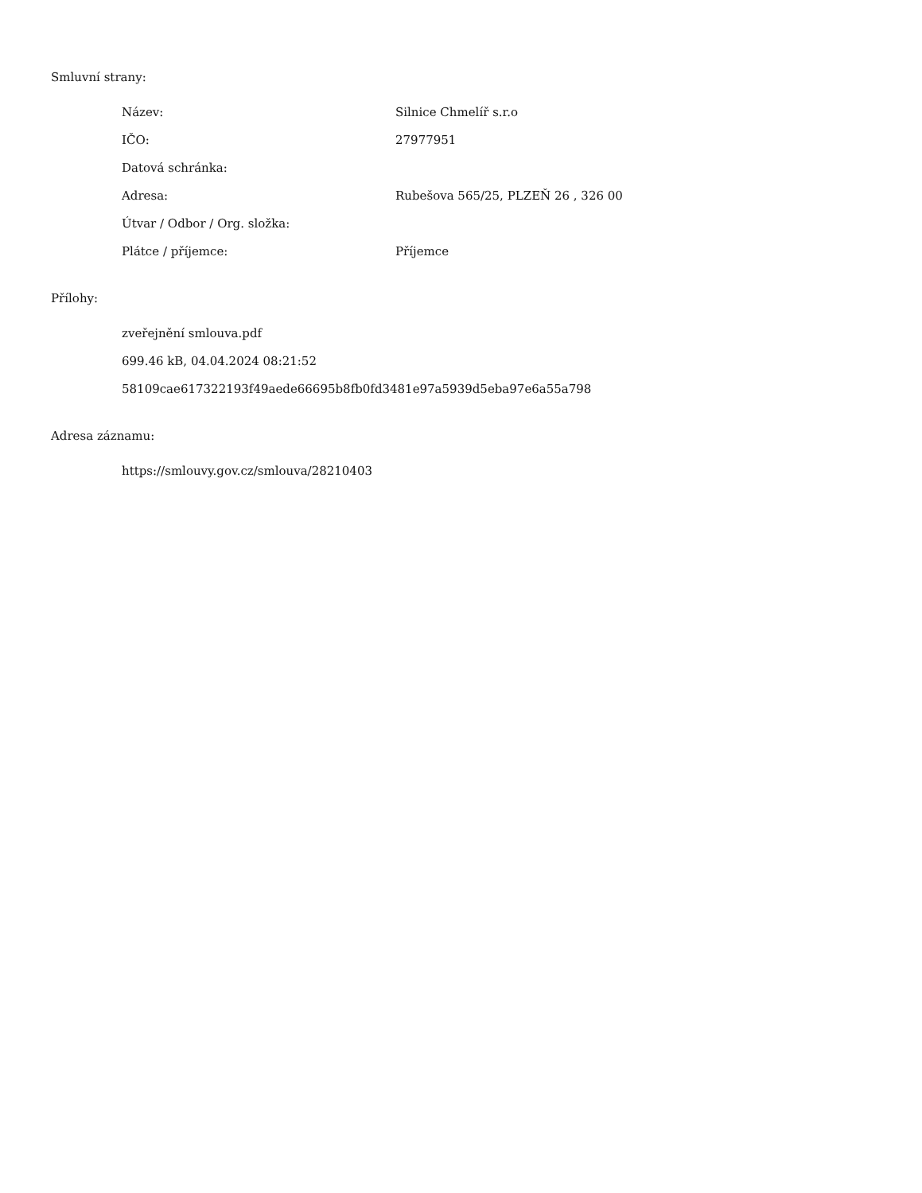Smluvní strany:
| Název: | Silnice Chmelíř s.r.o |
| IČO: | 27977951 |
| Datová schránka: | |
| Adresa: | Rubešova 565/25, PLZEŇ 26 , 326 00 |
| Útvar / Odbor / Org. složka: | |
| Plátce / příjemce: | Příjemce |
Přílohy:
zveřejnění smlouva.pdf
699.46 kB, 04.04.2024 08:21:52
58109cae617322193f49aede66695b8fb0fd3481e97a5939d5eba97e6a55a798
Adresa záznamu:
https://smlouvy.gov.cz/smlouva/28210403